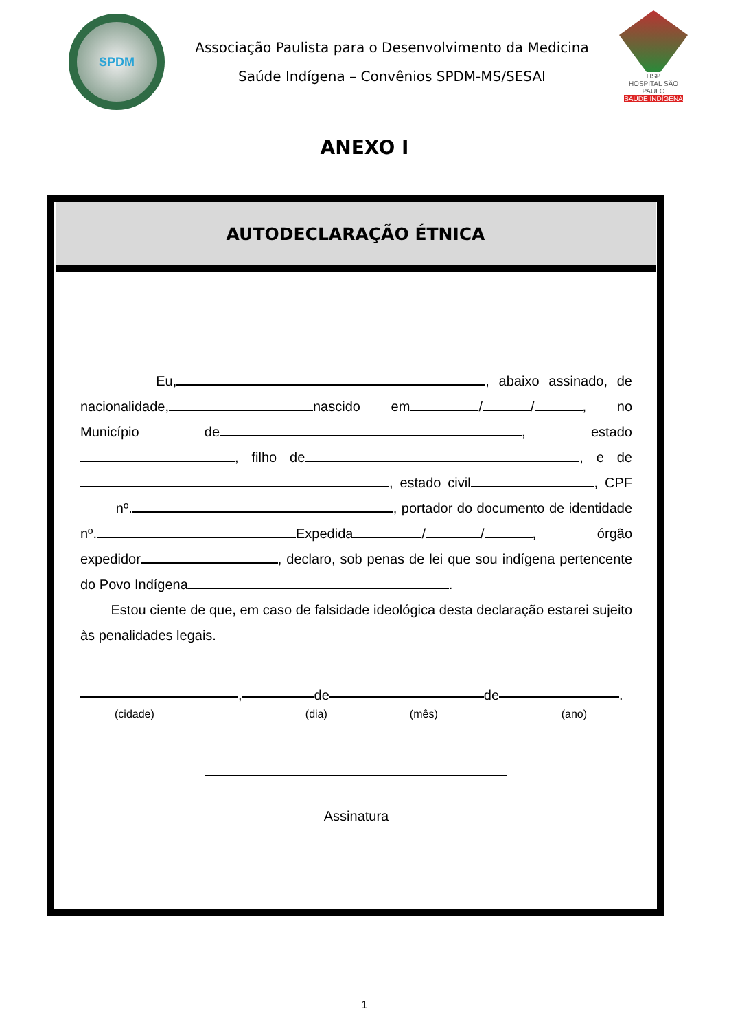SPDM
Associação Paulista para o Desenvolvimento da Medicina
Saúde Indígena – Convênios SPDM-MS/SESAI
HSP
HOSPITAL SÃO PAULO
SAÚDE INDÍGENA
ANEXO I
AUTODECLARAÇÃO ÉTNICA
Eu, , abaixo assinado, de nacionalidade, nascido em / / , no Município de , estado , filho de , e de , estado civil , CPF nº. , portador do documento de identidade nº. Expedida / / , órgão expedidor , declaro, sob penas de lei que sou indígena pertencente do Povo Indígena .
Estou ciente de que, em caso de falsidade ideológica desta declaração estarei sujeito às penalidades legais.
, de de .
(cidade) (dia) (mês) (ano)
Assinatura
1